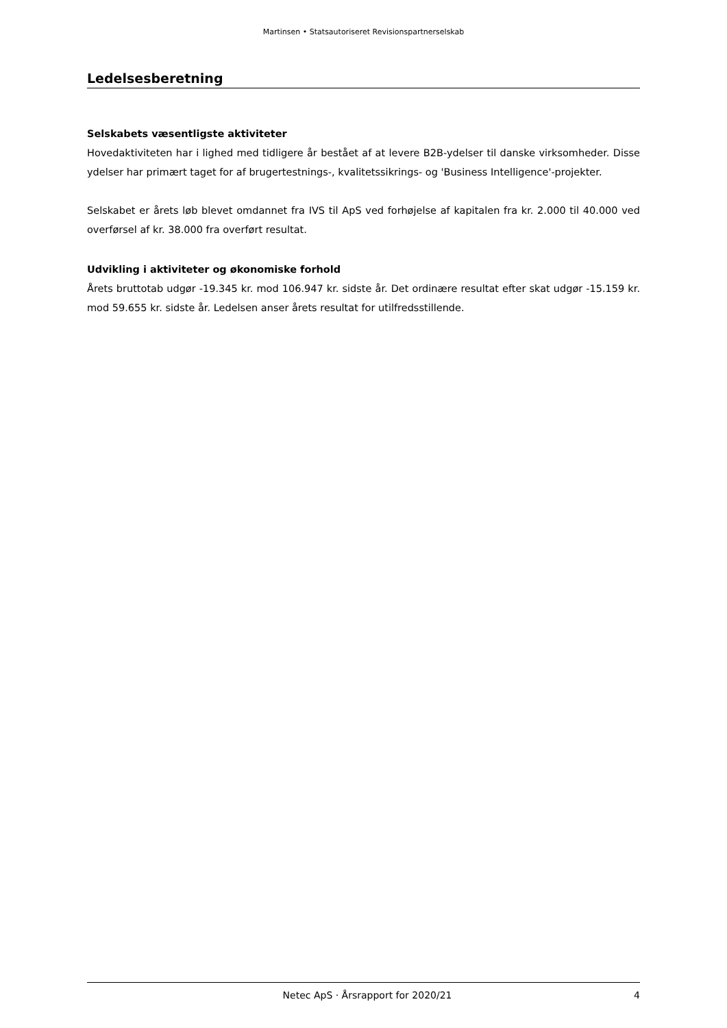Martinsen • Statsautoriseret Revisionspartnerselskab
Ledelsesberetning
Selskabets væsentligste aktiviteter
Hovedaktiviteten har i lighed med tidligere år bestået af at levere B2B-ydelser til danske virksomheder. Disse ydelser har primært taget for af brugertestnings-, kvalitetssikrings- og 'Business Intelligence'-projekter.
Selskabet er årets løb blevet omdannet fra IVS til ApS ved forhøjelse af kapitalen fra kr. 2.000 til 40.000 ved overførsel af kr. 38.000 fra overført resultat.
Udvikling i aktiviteter og økonomiske forhold
Årets bruttotab udgør -19.345 kr. mod 106.947 kr. sidste år. Det ordinære resultat efter skat udgør -15.159 kr. mod 59.655 kr. sidste år. Ledelsen anser årets resultat for utilfredsstillende.
Netec ApS · Årsrapport for 2020/21 4